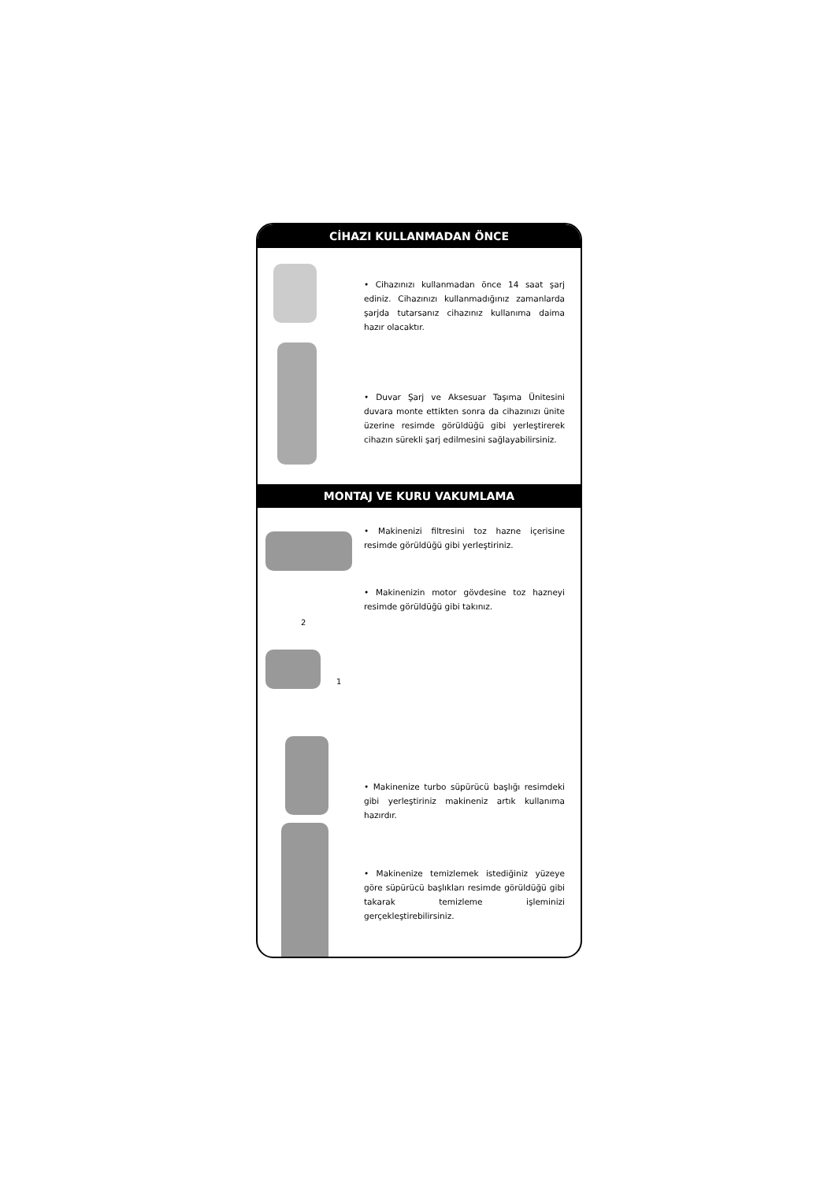CİHAZI KULLANMADAN ÖNCE
• Cihazınızı kullanmadan önce 14 saat şarj ediniz. Cihazınızı kullanmadığınız zamanlarda şarjda tutarsanız cihazınız kullanıma daima hazır olacaktır.
• Duvar Şarj ve Aksesuar Taşıma Ünitesini duvara monte ettikten sonra da cihazınızı ünite üzerine resimde görüldüğü gibi yerleştirerek cihazın sürekli şarj edilmesini sağlayabilirsiniz.
MONTAJ VE KURU VAKUMLAMA
• Makinenizi filtresini toz hazne içerisine resimde görüldüğü gibi yerleştiriniz.
2
1
• Makinenizin motor gövdesine toz hazneyi resimde görüldüğü gibi takınız.
• Makinenize turbo süpürücü başlığı resimdeki gibi yerleştiriniz makineniz artık kullanıma hazırdır.
• Makinenize temizlemek istediğiniz yüzeye göre süpürücü başlıkları resimde görüldüğü gibi takarak temizleme işleminizi gerçekleştirebilirsiniz.